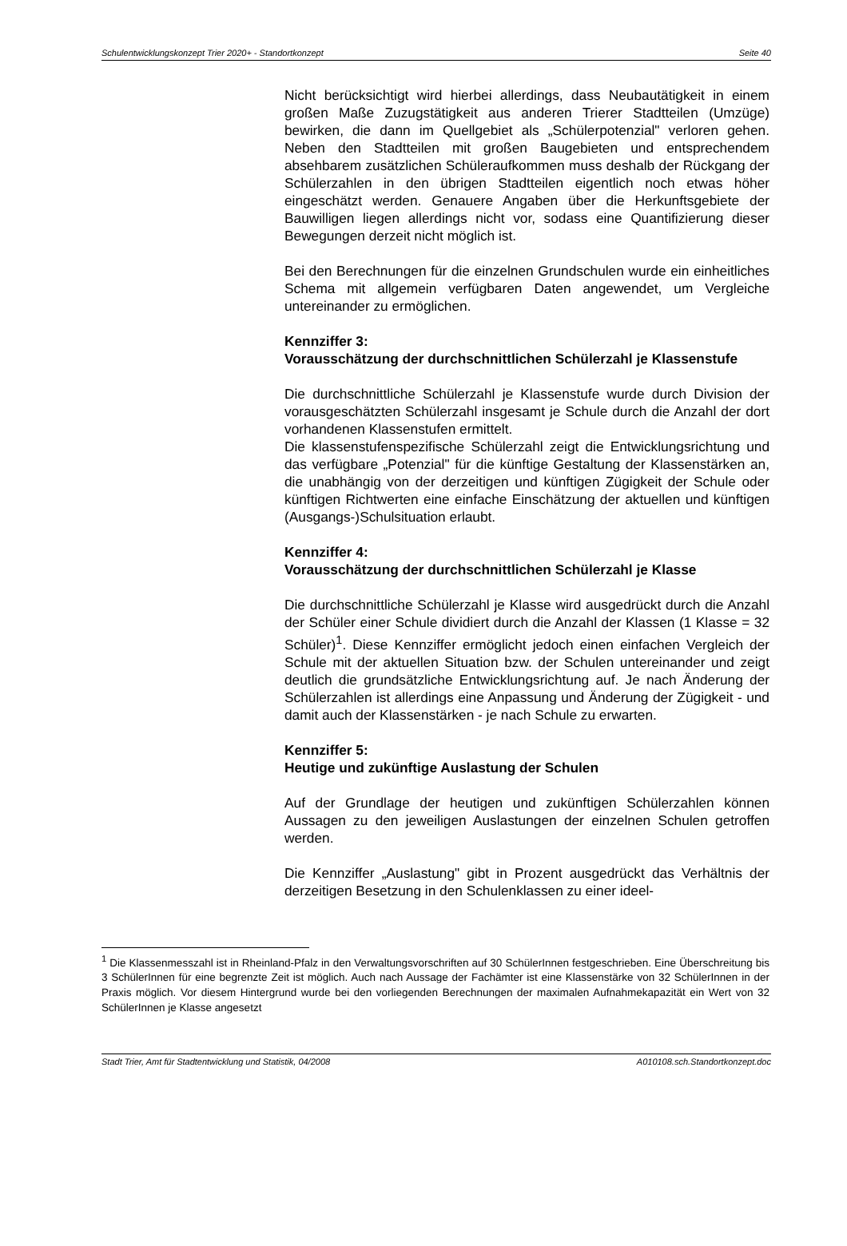Schulentwicklungskonzept Trier 2020+ - Standortkonzept Seite 40
Nicht berücksichtigt wird hierbei allerdings, dass Neubautätigkeit in einem großen Maße Zuzugstätigkeit aus anderen Trierer Stadtteilen (Umzüge) bewirken, die dann im Quellgebiet als „Schülerpotenzial" verloren gehen. Neben den Stadtteilen mit großen Baugebieten und entsprechendem absehbarem zusätzlichen Schüleraufkommen muss deshalb der Rückgang der Schülerzahlen in den übrigen Stadtteilen eigentlich noch etwas höher eingeschätzt werden. Genauere Angaben über die Herkunftsgebiete der Bauwilligen liegen allerdings nicht vor, sodass eine Quantifizierung dieser Bewegungen derzeit nicht möglich ist.
Bei den Berechnungen für die einzelnen Grundschulen wurde ein einheitliches Schema mit allgemein verfügbaren Daten angewendet, um Vergleiche untereinander zu ermöglichen.
Kennziffer 3:
Vorausschätzung der durchschnittlichen Schülerzahl je Klassenstufe
Die durchschnittliche Schülerzahl je Klassenstufe wurde durch Division der vorausgeschätzten Schülerzahl insgesamt je Schule durch die Anzahl der dort vorhandenen Klassenstufen ermittelt.
Die klassenstufenspezifische Schülerzahl zeigt die Entwicklungsrichtung und das verfügbare „Potenzial" für die künftige Gestaltung der Klassenstärken an, die unabhängig von der derzeitigen und künftigen Zügigkeit der Schule oder künftigen Richtwerten eine einfache Einschätzung der aktuellen und künftigen (Ausgangs-)Schulsituation erlaubt.
Kennziffer 4:
Vorausschätzung der durchschnittlichen Schülerzahl je Klasse
Die durchschnittliche Schülerzahl je Klasse wird ausgedrückt durch die Anzahl der Schüler einer Schule dividiert durch die Anzahl der Klassen (1 Klasse = 32 Schüler)<sup>1</sup>. Diese Kennziffer ermöglicht jedoch einen einfachen Vergleich der Schule mit der aktuellen Situation bzw. der Schulen untereinander und zeigt deutlich die grundsätzliche Entwicklungsrichtung auf. Je nach Änderung der Schülerzahlen ist allerdings eine Anpassung und Änderung der Zügigkeit - und damit auch der Klassenstärken - je nach Schule zu erwarten.
Kennziffer 5:
Heutige und zukünftige Auslastung der Schulen
Auf der Grundlage der heutigen und zukünftigen Schülerzahlen können Aussagen zu den jeweiligen Auslastungen der einzelnen Schulen getroffen werden.
Die Kennziffer „Auslastung" gibt in Prozent ausgedrückt das Verhältnis der derzeitigen Besetzung in den Schulenklassen zu einer ideel-
<sup>1</sup> Die Klassenmesszahl ist in Rheinland-Pfalz in den Verwaltungsvorschriften auf 30 SchülerInnen festgeschrieben. Eine Überschreitung bis 3 SchülerInnen für eine begrenzte Zeit ist möglich. Auch nach Aussage der Fachämter ist eine Klassenstärke von 32 SchülerInnen in der Praxis möglich. Vor diesem Hintergrund wurde bei den vorliegenden Berechnungen der maximalen Aufnahmekapazität ein Wert von 32 SchülerInnen je Klasse angesetzt
Stadt Trier, Amt für Stadtentwicklung und Statistik, 04/2008 A010108.sch.Standortkonzept.doc